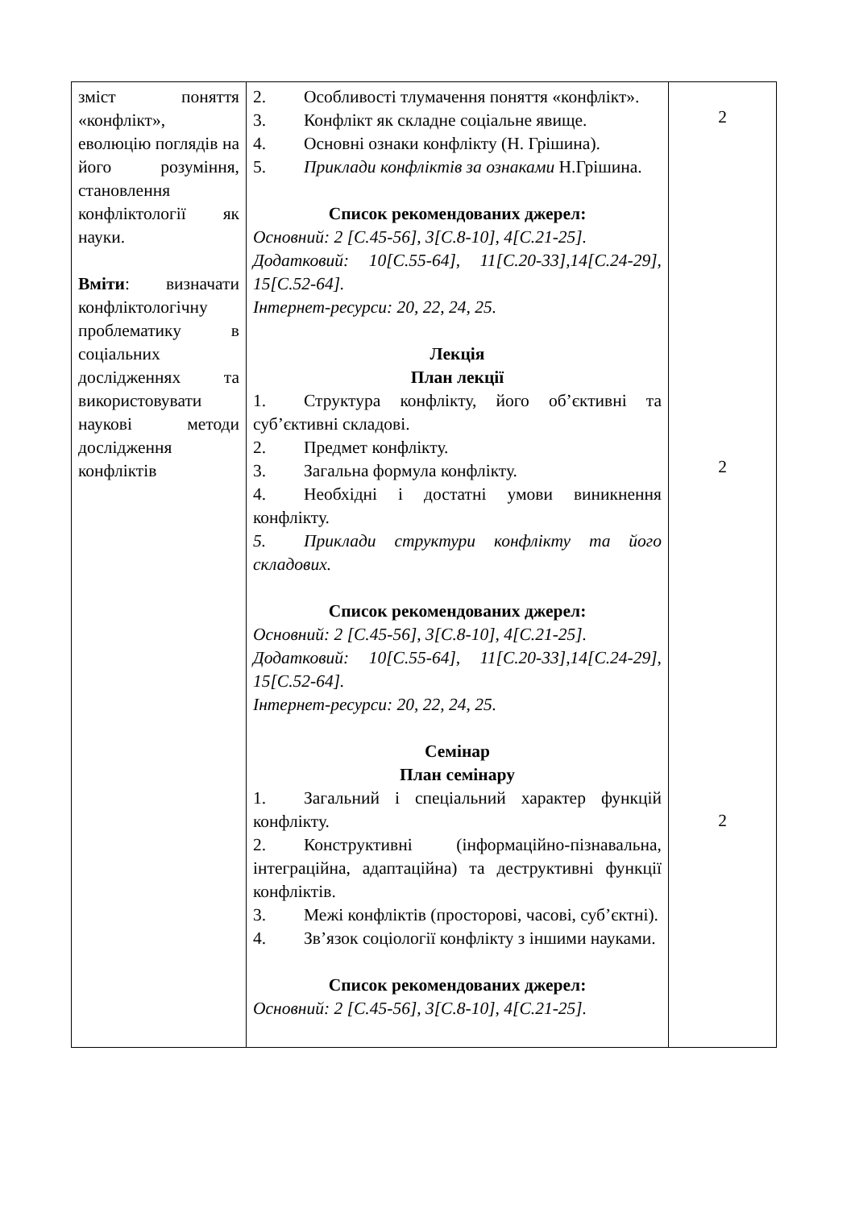| зміст поняття «конфлікт», еволюцію поглядів на його розуміння, становлення конфліктології як науки. Вміти : визначати конфліктологічну проблематику в соціальних дослідженнях та використовувати наукові методи дослідження конфліктів | 2. Особливості тлумачення поняття «конфлікт». 3. Конфлікт як складне соціальне явище. 4. Основні ознаки конфлікту (Н. Грішина). 5. Приклади конфліктів за ознаками Н.Грішина. Список рекомендованих джерел: Основний: 2 [С.45-56], 3[С.8-10], 4[С.21-25]. Додатковий: 10[С.55-64], 11[С.20-33],14[С.24-29], 15[С.52-64]. Інтернет-ресурси: 20, 22, 24, 25. Лекція План лекції 1. Структура конфлікту, його об’єктивні та суб’єктивні складові. 2. Предмет конфлікту. 3. Загальна формула конфлікту. 4. Необхідні і достатні умови виникнення конфлікту. 5. Приклади структури конфлікту та його складових. Список рекомендованих джерел: Основний: 2 [С.45-56], 3[С.8-10], 4[С.21-25]. Додатковий: 10[С.55-64], 11[С.20-33],14[С.24-29], 15[С.52-64]. Інтернет-ресурси: 20, 22, 24, 25. Семінар План семінару 1. Загальний і спеціальний характер функцій конфлікту. 2. Конструктивні (інформаційно-пізнавальна, інтеграційна, адаптаційна) та деструктивні функції конфліктів. 3. Межі конфліктів (просторові, часові, суб’єктні). 4. Зв’язок соціології конфлікту з іншими науками. Список рекомендованих джерел: Основний: 2 [С.45-56], 3[С.8-10], 4[С.21-25]. | 2 2 2 |